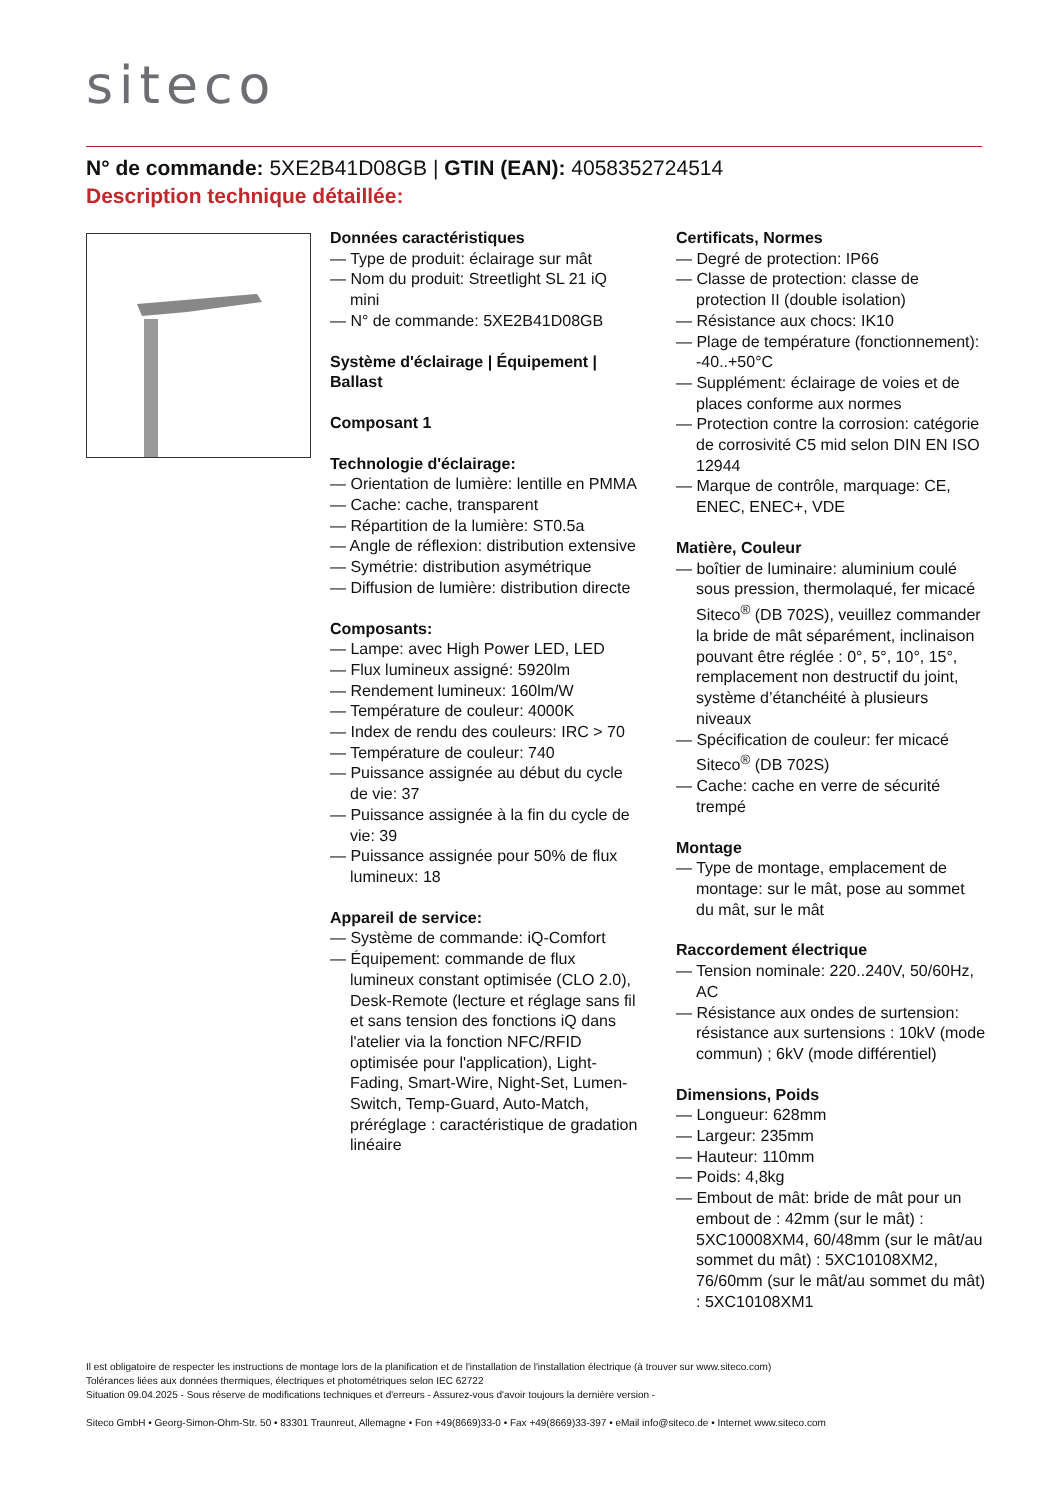siteco
N° de commande: 5XE2B41D08GB | GTIN (EAN): 4058352724514
Description technique détaillée:
Données caractéristiques
— Type de produit: éclairage sur mât
— Nom du produit: Streetlight SL 21 iQ mini
— N° de commande: 5XE2B41D08GB
Système d'éclairage | Équipement | Ballast
Composant 1
Technologie d'éclairage:
— Orientation de lumière: lentille en PMMA
— Cache: cache, transparent
— Répartition de la lumière: ST0.5a
— Angle de réflexion: distribution extensive
— Symétrie: distribution asymétrique
— Diffusion de lumière: distribution directe
Composants:
— Lampe: avec High Power LED, LED
— Flux lumineux assigné: 5920lm
— Rendement lumineux: 160lm/W
— Température de couleur: 4000K
— Index de rendu des couleurs: IRC > 70
— Température de couleur: 740
— Puissance assignée au début du cycle de vie: 37
— Puissance assignée à la fin du cycle de vie: 39
— Puissance assignée pour 50% de flux lumineux: 18
Appareil de service:
— Système de commande: iQ-Comfort
— Équipement: commande de flux lumineux constant optimisée (CLO 2.0), Desk-Remote (lecture et réglage sans fil et sans tension des fonctions iQ dans l'atelier via la fonction NFC/RFID optimisée pour l'application), Light-Fading, Smart-Wire, Night-Set, Lumen-Switch, Temp-Guard, Auto-Match, préréglage : caractéristique de gradation linéaire
Certificats, Normes
— Degré de protection: IP66
— Classe de protection: classe de protection II (double isolation)
— Résistance aux chocs: IK10
— Plage de température (fonctionnement): -40..+50°C
— Supplément: éclairage de voies et de places conforme aux normes
— Protection contre la corrosion: catégorie de corrosivité C5 mid selon DIN EN ISO 12944
— Marque de contrôle, marquage: CE, ENEC, ENEC+, VDE
Matière, Couleur
— boîtier de luminaire: aluminium coulé sous pression, thermolaqué, fer micacé Siteco<sup>®</sup> (DB 702S), veuillez commander la bride de mât séparément, inclinaison pouvant être réglée : 0°, 5°, 10°, 15°, remplacement non destructif du joint, système d’étanchéité à plusieurs niveaux
— Spécification de couleur: fer micacé Siteco<sup>®</sup> (DB 702S)
— Cache: cache en verre de sécurité trempé
Montage
— Type de montage, emplacement de montage: sur le mât, pose au sommet du mât, sur le mât
Raccordement électrique
— Tension nominale: 220..240V, 50/60Hz, AC
— Résistance aux ondes de surtension: résistance aux surtensions : 10kV (mode commun) ; 6kV (mode différentiel)
Dimensions, Poids
— Longueur: 628mm
— Largeur: 235mm
— Hauteur: 110mm
— Poids: 4,8kg
— Embout de mât: bride de mât pour un embout de : 42mm (sur le mât) : 5XC10008XM4, 60/48mm (sur le mât/au sommet du mât) : 5XC10108XM2, 76/60mm (sur le mât/au sommet du mât) : 5XC10108XM1
Il est obligatoire de respecter les instructions de montage lors de la planification et de l'installation de l'installation électrique (à trouver sur www.siteco.com)
Tolérances liées aux données thermiques, électriques et photométriques selon IEC 62722
Situation 09.04.2025 - Sous réserve de modifications techniques et d'erreurs - Assurez-vous d'avoir toujours la dernière version -
Siteco GmbH • Georg-Simon-Ohm-Str. 50 • 83301 Traunreut, Allemagne • Fon +49(8669)33-0 • Fax +49(8669)33-397 • eMail info@siteco.de • Internet www.siteco.com